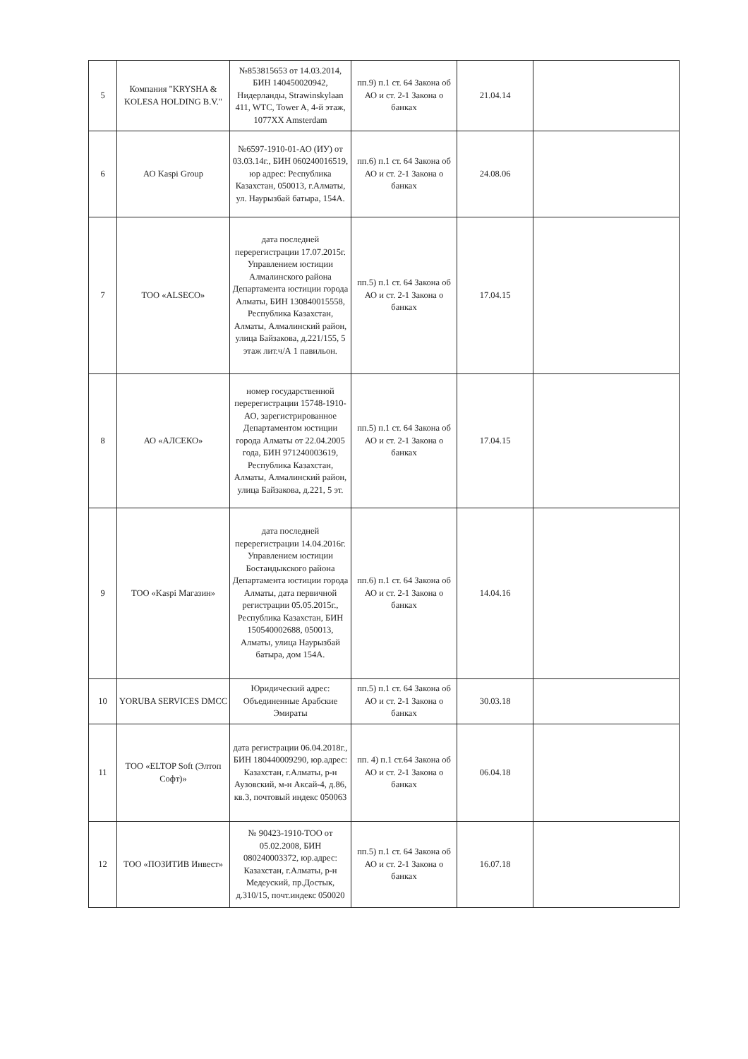| 5 | Компания "KRYSHA & KOLESA HOLDING B.V." | №853815653 от 14.03.2014, БИН 140450020942, Нидерланды, Strawinskylaan 411, WTC, Tower A, 4-й этаж, 1077XX Amsterdam | пп.9) п.1 ст. 64 Закона об АО и ст. 2-1 Закона о банках | 21.04.14 | |
| 6 | АО Kaspi Group | №6597-1910-01-АО (ИУ) от 03.03.14г., БИН 060240016519, юр адрес: Республика Казахстан, 050013, г.Алматы, ул. Наурызбай батыра, 154А. | пп.6) п.1 ст. 64 Закона об АО и ст. 2-1 Закона о банках | 24.08.06 | |
| 7 | ТОО «ALSECO» | дата последней перерегистрации 17.07.2015г. Управлением юстиции Алмалинского района Департамента юстиции города Алматы, БИН 130840015558, Республика Казахстан, Алматы, Алмалинский район, улица Байзакова, д.221/155, 5 этаж лит.ч/А 1 павильон. | пп.5) п.1 ст. 64 Закона об АО и ст. 2-1 Закона о банках | 17.04.15 | |
| 8 | АО «АЛСЕКО» | номер государственной перерегистрации 15748-1910-АО, зарегистрированное Департаментом юстиции города Алматы от 22.04.2005 года, БИН 971240003619, Республика Казахстан, Алматы, Алмалинский район, улица Байзакова, д.221, 5 эт. | пп.5) п.1 ст. 64 Закона об АО и ст. 2-1 Закона о банках | 17.04.15 | |
| 9 | ТОО «Kaspi Магазин» | дата последней перерегистрации 14.04.2016г. Управлением юстиции Бостандыкского района Департамента юстиции города Алматы, дата первичной регистрации 05.05.2015г., Республика Казахстан, БИН 150540002688, 050013, Алматы, улица Наурызбай батыра, дом 154А. | пп.6) п.1 ст. 64 Закона об АО и ст. 2-1 Закона о банках | 14.04.16 | |
| 10 | YORUBA SERVICES DMCC | Юридический адрес: Объединенные Арабские Эмираты | пп.5) п.1 ст. 64 Закона об АО и ст. 2-1 Закона о банках | 30.03.18 | |
| 11 | ТОО «ELTOP Soft (Элтоп Софт)» | дата регистрации 06.04.2018г., БИН 180440009290, юр.адрес: Казахстан, г.Алматы, р-н Аузовский, м-н Аксай-4, д.86, кв.3, почтовый индекс 050063 | пп. 4) п.1 ст.64 Закона об АО и ст. 2-1 Закона о банках | 06.04.18 | |
| 12 | ТОО «ПОЗИТИВ Инвест» | № 90423-1910-ТОО от 05.02.2008, БИН 080240003372, юр.адрес: Казахстан, г.Алматы, р-н Медеуский, пр.Достык, д.310/15, почт.индекс 050020 | пп.5) п.1 ст. 64 Закона об АО и ст. 2-1 Закона о банках | 16.07.18 | |